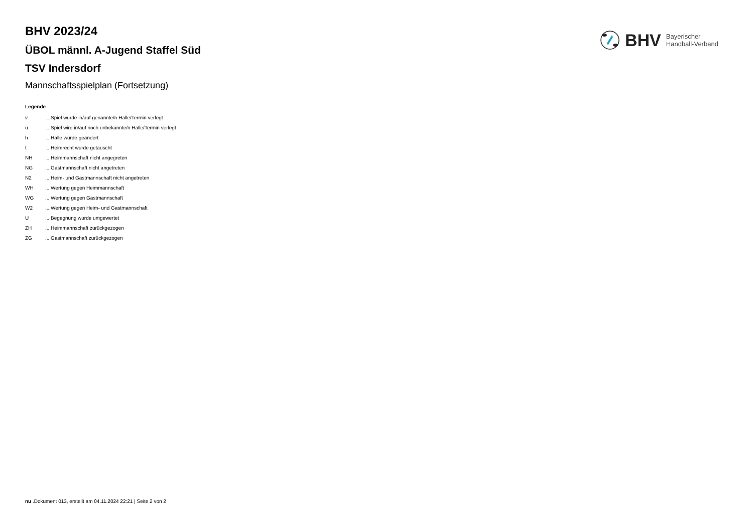BHV Bayerischer
Handball-Verband
BHV 2023/24
ÜBOL männl. A-Jugend Staffel Süd
TSV Indersdorf
Mannschaftsspielplan (Fortsetzung)
Legende
| v | ... Spiel wurde in/auf genannte/n Halle/Termin verlegt |
| u | ... Spiel wird in/auf noch unbekannte/n Halle/Termin verlegt |
| h | ... Halle wurde geändert |
| t | ... Heimrecht wurde getauscht |
| NH | ... Heimmannschaft nicht angegreten |
| NG | ... Gastmannschaft nicht angetreten |
| N2 | ... Heim- und Gastmannschaft nicht angetreten |
| WH | ... Wertung gegen Heimmannschaft |
| WG | ... Wertung gegen Gastmannschaft |
| W2 | ... Wertung gegen Heim- und Gastmannschaft |
| U | ... Begegnung wurde umgewertet |
| ZH | ... Heimmannschaft zurückgezogen |
| ZG | ... Gastmannschaft zurückgezogen |
nu .Dokument 013, erstellt am 04.11.2024 22:21 | Seite 2 von 2